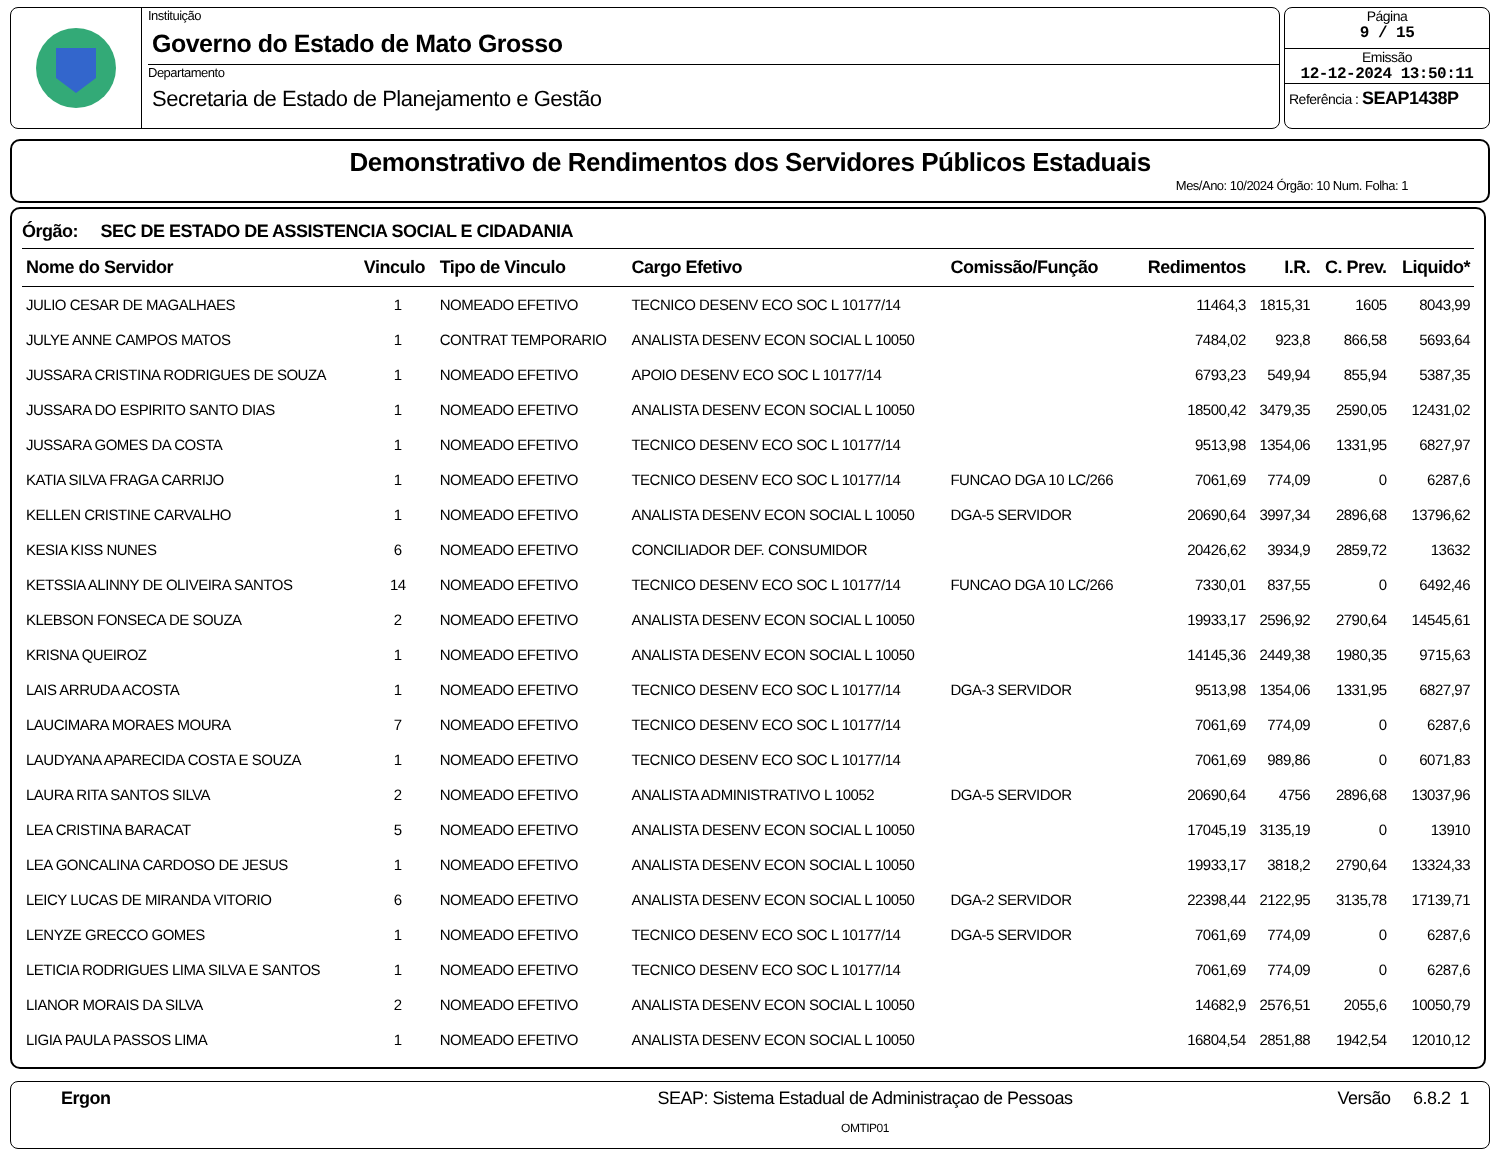Instituição
Governo do Estado de Mato Grosso
Departamento
Secretaria de Estado de Planejamento e Gestão
Página
9 / 15
Emissão
12-12-2024 13:50:11
Referência : SEAP1438P
Demonstrativo de Rendimentos dos Servidores Públicos Estaduais
Mes/Ano: 10/2024 Órgão: 10 Num. Folha: 1
Órgão: SEC DE ESTADO DE ASSISTENCIA SOCIAL E CIDADANIA
| Nome do Servidor | Vinculo | Tipo de Vinculo | Cargo Efetivo | Comissão/Função | Redimentos | I.R. | C. Prev. | Liquido* |
| --- | --- | --- | --- | --- | --- | --- | --- | --- |
| JULIO CESAR DE MAGALHAES | 1 | NOMEADO EFETIVO | TECNICO DESENV ECO SOC L 10177/14 | | 11464,3 | 1815,31 | 1605 | 8043,99 |
| JULYE ANNE CAMPOS MATOS | 1 | CONTRAT TEMPORARIO | ANALISTA DESENV ECON SOCIAL L 10050 | | 7484,02 | 923,8 | 866,58 | 5693,64 |
| JUSSARA CRISTINA RODRIGUES DE SOUZA | 1 | NOMEADO EFETIVO | APOIO DESENV ECO SOC L 10177/14 | | 6793,23 | 549,94 | 855,94 | 5387,35 |
| JUSSARA DO ESPIRITO SANTO DIAS | 1 | NOMEADO EFETIVO | ANALISTA DESENV ECON SOCIAL L 10050 | | 18500,42 | 3479,35 | 2590,05 | 12431,02 |
| JUSSARA GOMES DA COSTA | 1 | NOMEADO EFETIVO | TECNICO DESENV ECO SOC L 10177/14 | | 9513,98 | 1354,06 | 1331,95 | 6827,97 |
| KATIA SILVA FRAGA CARRIJO | 1 | NOMEADO EFETIVO | TECNICO DESENV ECO SOC L 10177/14 | FUNCAO DGA 10 LC/266 | 7061,69 | 774,09 | 0 | 6287,6 |
| KELLEN CRISTINE CARVALHO | 1 | NOMEADO EFETIVO | ANALISTA DESENV ECON SOCIAL L 10050 | DGA-5 SERVIDOR | 20690,64 | 3997,34 | 2896,68 | 13796,62 |
| KESIA KISS NUNES | 6 | NOMEADO EFETIVO | CONCILIADOR DEF. CONSUMIDOR | | 20426,62 | 3934,9 | 2859,72 | 13632 |
| KETSSIA ALINNY DE OLIVEIRA SANTOS | 14 | NOMEADO EFETIVO | TECNICO DESENV ECO SOC L 10177/14 | FUNCAO DGA 10 LC/266 | 7330,01 | 837,55 | 0 | 6492,46 |
| KLEBSON FONSECA DE SOUZA | 2 | NOMEADO EFETIVO | ANALISTA DESENV ECON SOCIAL L 10050 | | 19933,17 | 2596,92 | 2790,64 | 14545,61 |
| KRISNA QUEIROZ | 1 | NOMEADO EFETIVO | ANALISTA DESENV ECON SOCIAL L 10050 | | 14145,36 | 2449,38 | 1980,35 | 9715,63 |
| LAIS ARRUDA ACOSTA | 1 | NOMEADO EFETIVO | TECNICO DESENV ECO SOC L 10177/14 | DGA-3 SERVIDOR | 9513,98 | 1354,06 | 1331,95 | 6827,97 |
| LAUCIMARA MORAES MOURA | 7 | NOMEADO EFETIVO | TECNICO DESENV ECO SOC L 10177/14 | | 7061,69 | 774,09 | 0 | 6287,6 |
| LAUDYANA APARECIDA COSTA E SOUZA | 1 | NOMEADO EFETIVO | TECNICO DESENV ECO SOC L 10177/14 | | 7061,69 | 989,86 | 0 | 6071,83 |
| LAURA RITA SANTOS SILVA | 2 | NOMEADO EFETIVO | ANALISTA ADMINISTRATIVO L 10052 | DGA-5 SERVIDOR | 20690,64 | 4756 | 2896,68 | 13037,96 |
| LEA CRISTINA BARACAT | 5 | NOMEADO EFETIVO | ANALISTA DESENV ECON SOCIAL L 10050 | | 17045,19 | 3135,19 | 0 | 13910 |
| LEA GONCALINA CARDOSO DE JESUS | 1 | NOMEADO EFETIVO | ANALISTA DESENV ECON SOCIAL L 10050 | | 19933,17 | 3818,2 | 2790,64 | 13324,33 |
| LEICY LUCAS DE MIRANDA VITORIO | 6 | NOMEADO EFETIVO | ANALISTA DESENV ECON SOCIAL L 10050 | DGA-2 SERVIDOR | 22398,44 | 2122,95 | 3135,78 | 17139,71 |
| LENYZE GRECCO GOMES | 1 | NOMEADO EFETIVO | TECNICO DESENV ECO SOC L 10177/14 | DGA-5 SERVIDOR | 7061,69 | 774,09 | 0 | 6287,6 |
| LETICIA RODRIGUES LIMA SILVA E SANTOS | 1 | NOMEADO EFETIVO | TECNICO DESENV ECO SOC L 10177/14 | | 7061,69 | 774,09 | 0 | 6287,6 |
| LIANOR MORAIS DA SILVA | 2 | NOMEADO EFETIVO | ANALISTA DESENV ECON SOCIAL L 10050 | | 14682,9 | 2576,51 | 2055,6 | 10050,79 |
| LIGIA PAULA PASSOS LIMA | 1 | NOMEADO EFETIVO | ANALISTA DESENV ECON SOCIAL L 10050 | | 16804,54 | 2851,88 | 1942,54 | 12010,12 |
Ergon SEAP: Sistema Estadual de Administraçao de Pessoas
OMTIP01
Versão 6.8.2 1